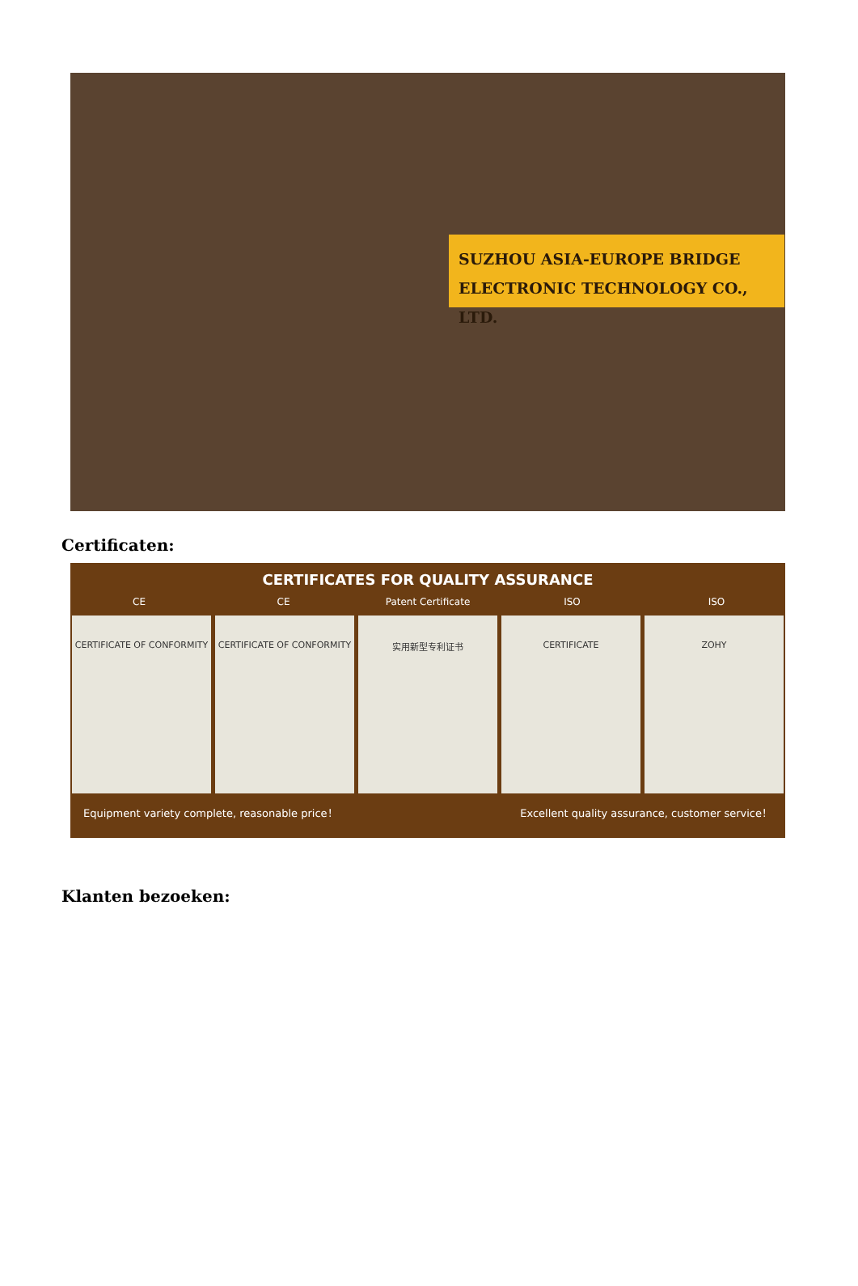SUZHOU ASIA-EUROPE BRIDGE
ELECTRONIC TECHNOLOGY CO., LTD.
Certificaten:
CERTIFICATES FOR QUALITY ASSURANCE
CE CE Patent Certificate ISO ISO
CERTIFICATE OF CONFORMITY CERTIFICATE OF CONFORMITY 实用新型专利证书 CERTIFICATE ZOHY
Equipment variety complete, reasonable price！ Excellent quality assurance, customer service！
Klanten bezoeken: